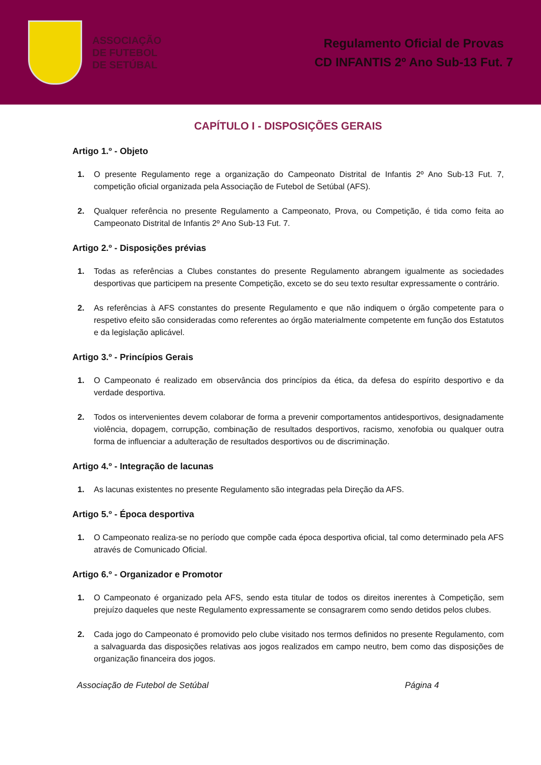ASSOCIAÇÃO
DE FUTEBOL
DE SETÚBAL
Regulamento Oficial de Provas
CD INFANTIS 2º Ano Sub-13 Fut. 7
CAPÍTULO I - DISPOSIÇÕES GERAIS
Artigo 1.º - Objeto
1. O presente Regulamento rege a organização do Campeonato Distrital de Infantis 2º Ano Sub-13 Fut. 7, competição oficial organizada pela Associação de Futebol de Setúbal (AFS).
2. Qualquer referência no presente Regulamento a Campeonato, Prova, ou Competição, é tida como feita ao Campeonato Distrital de Infantis 2º Ano Sub-13 Fut. 7.
Artigo 2.º - Disposições prévias
1. Todas as referências a Clubes constantes do presente Regulamento abrangem igualmente as sociedades desportivas que participem na presente Competição, exceto se do seu texto resultar expressamente o contrário.
2. As referências à AFS constantes do presente Regulamento e que não indiquem o órgão competente para o respetivo efeito são consideradas como referentes ao órgão materialmente competente em função dos Estatutos e da legislação aplicável.
Artigo 3.º - Princípios Gerais
1. O Campeonato é realizado em observância dos princípios da ética, da defesa do espírito desportivo e da verdade desportiva.
2. Todos os intervenientes devem colaborar de forma a prevenir comportamentos antidesportivos, designadamente violência, dopagem, corrupção, combinação de resultados desportivos, racismo, xenofobia ou qualquer outra forma de influenciar a adulteração de resultados desportivos ou de discriminação.
Artigo 4.º - Integração de lacunas
1. As lacunas existentes no presente Regulamento são integradas pela Direção da AFS.
Artigo 5.º - Época desportiva
1. O Campeonato realiza-se no período que compõe cada época desportiva oficial, tal como determinado pela AFS através de Comunicado Oficial.
Artigo 6.º - Organizador e Promotor
1. O Campeonato é organizado pela AFS, sendo esta titular de todos os direitos inerentes à Competição, sem prejuízo daqueles que neste Regulamento expressamente se consagrarem como sendo detidos pelos clubes.
2. Cada jogo do Campeonato é promovido pelo clube visitado nos termos definidos no presente Regulamento, com a salvaguarda das disposições relativas aos jogos realizados em campo neutro, bem como das disposições de organização financeira dos jogos.
Associação de Futebol de Setúbal Página 4